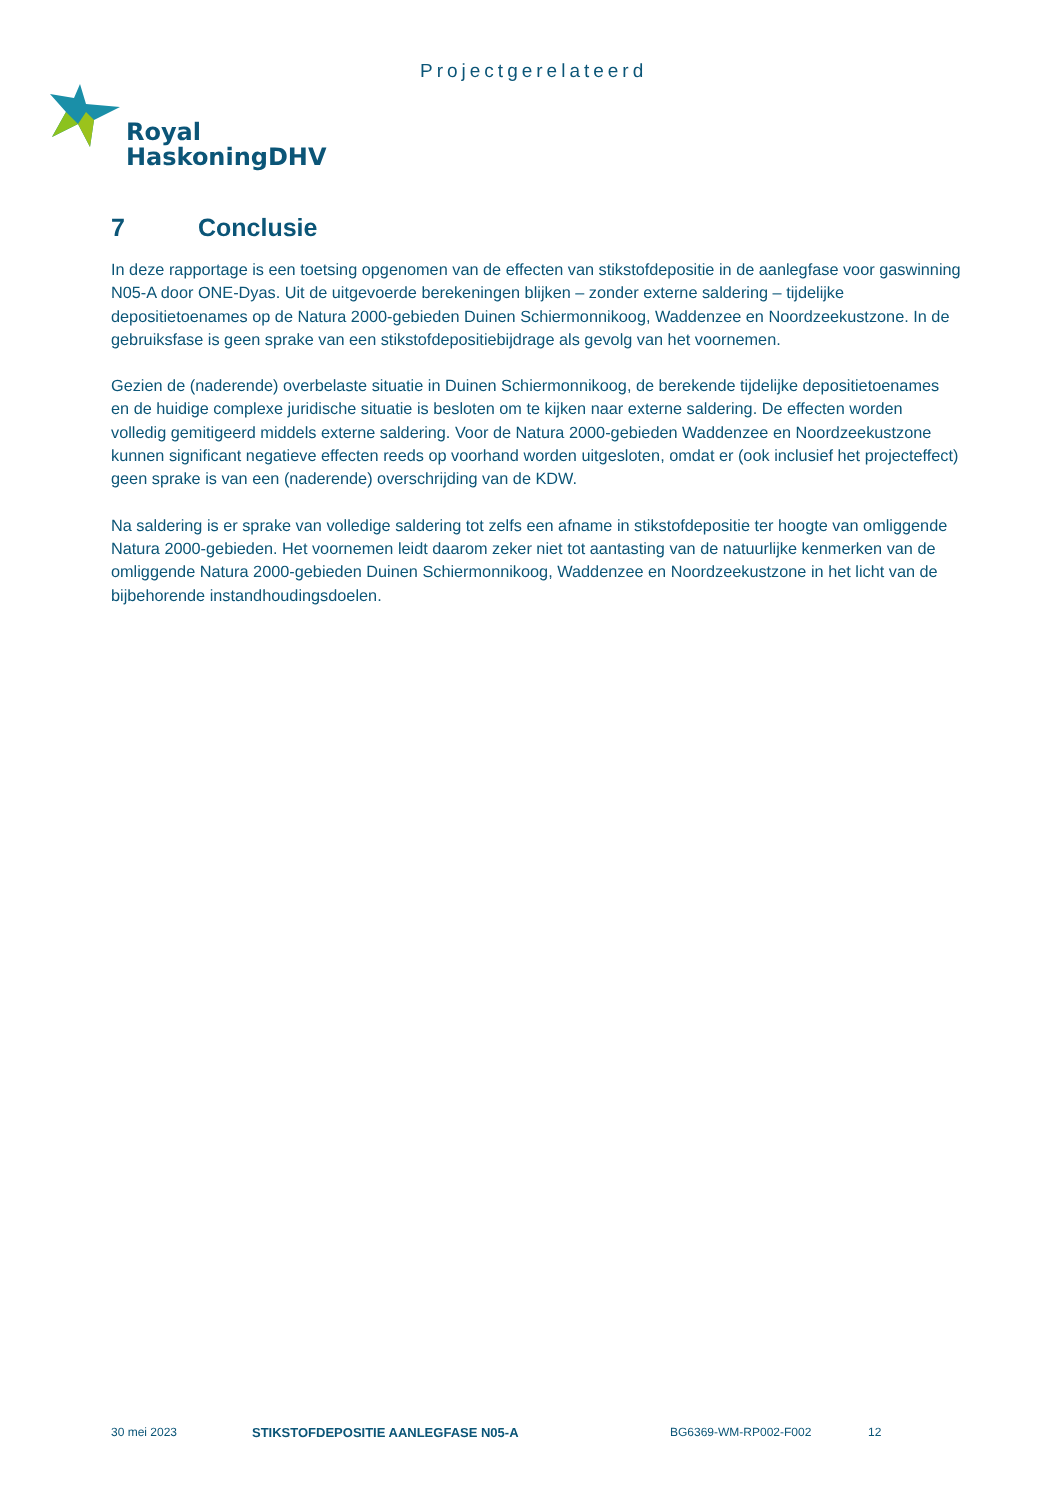Projectgerelateerd
Royal
HaskoningDHV
7 Conclusie
In deze rapportage is een toetsing opgenomen van de effecten van stikstofdepositie in de aanlegfase voor gaswinning N05-A door ONE-Dyas. Uit de uitgevoerde berekeningen blijken – zonder externe saldering – tijdelijke depositietoenames op de Natura 2000-gebieden Duinen Schiermonnikoog, Waddenzee en Noordzeekustzone. In de gebruiksfase is geen sprake van een stikstofdepositiebijdrage als gevolg van het voornemen.
Gezien de (naderende) overbelaste situatie in Duinen Schiermonnikoog, de berekende tijdelijke depositietoenames en de huidige complexe juridische situatie is besloten om te kijken naar externe saldering. De effecten worden volledig gemitigeerd middels externe saldering. Voor de Natura 2000-gebieden Waddenzee en Noordzeekustzone kunnen significant negatieve effecten reeds op voorhand worden uitgesloten, omdat er (ook inclusief het projecteffect) geen sprake is van een (naderende) overschrijding van de KDW.
Na saldering is er sprake van volledige saldering tot zelfs een afname in stikstofdepositie ter hoogte van omliggende Natura 2000-gebieden. Het voornemen leidt daarom zeker niet tot aantasting van de natuurlijke kenmerken van de omliggende Natura 2000-gebieden Duinen Schiermonnikoog, Waddenzee en Noordzeekustzone in het licht van de bijbehorende instandhoudingsdoelen.
30 mei 2023 STIKSTOFDEPOSITIE AANLEGFASE N05-A BG6369-WM-RP002-F002 12